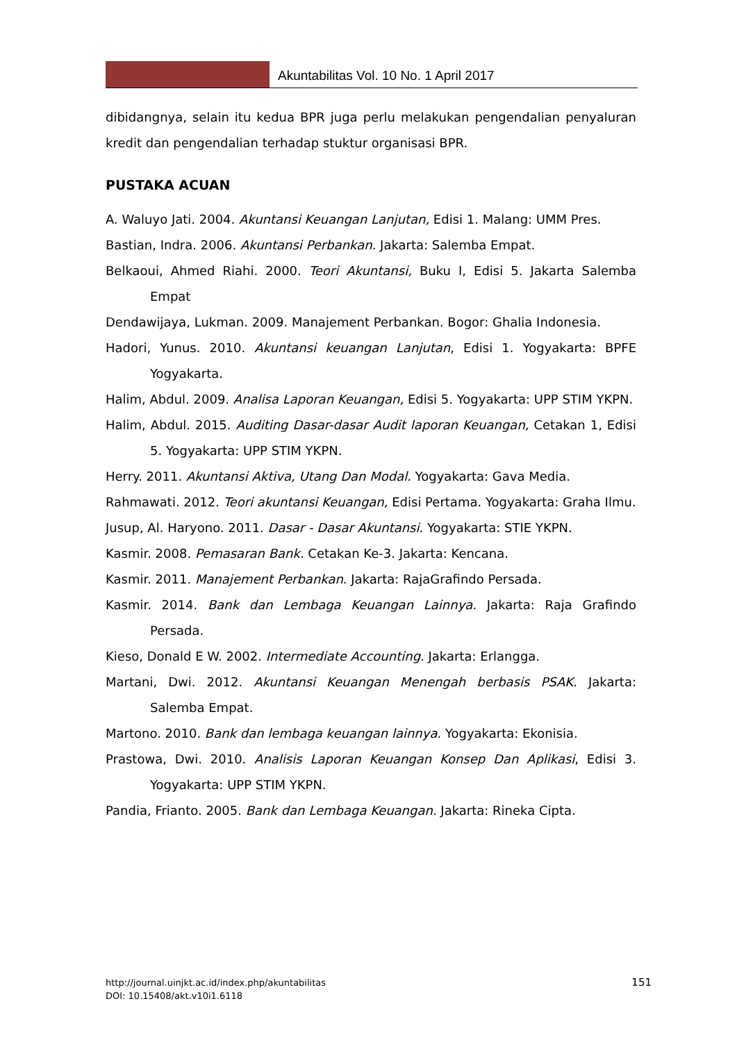Akuntabilitas Vol. 10 No. 1 April 2017
dibidangnya, selain itu kedua BPR juga perlu melakukan pengendalian penyaluran kredit dan pengendalian terhadap stuktur organisasi BPR.
PUSTAKA ACUAN
A. Waluyo Jati. 2004. Akuntansi Keuangan Lanjutan, Edisi 1. Malang: UMM Pres.
Bastian, Indra. 2006. Akuntansi Perbankan. Jakarta: Salemba Empat.
Belkaoui, Ahmed Riahi. 2000. Teori Akuntansi, Buku I, Edisi 5. Jakarta Salemba Empat
Dendawijaya, Lukman. 2009. Manajement Perbankan. Bogor: Ghalia Indonesia.
Hadori, Yunus. 2010. Akuntansi keuangan Lanjutan, Edisi 1. Yogyakarta: BPFE Yogyakarta.
Halim, Abdul. 2009. Analisa Laporan Keuangan, Edisi 5. Yogyakarta: UPP STIM YKPN.
Halim, Abdul. 2015. Auditing Dasar-dasar Audit laporan Keuangan, Cetakan 1, Edisi 5. Yogyakarta: UPP STIM YKPN.
Herry. 2011. Akuntansi Aktiva, Utang Dan Modal. Yogyakarta: Gava Media.
Rahmawati. 2012. Teori akuntansi Keuangan, Edisi Pertama. Yogyakarta: Graha Ilmu.
Jusup, Al. Haryono. 2011. Dasar - Dasar Akuntansi. Yogyakarta: STIE YKPN.
Kasmir. 2008. Pemasaran Bank. Cetakan Ke-3. Jakarta: Kencana.
Kasmir. 2011. Manajement Perbankan. Jakarta: RajaGrafindo Persada.
Kasmir. 2014. Bank dan Lembaga Keuangan Lainnya. Jakarta: Raja Grafindo Persada.
Kieso, Donald E W. 2002. Intermediate Accounting. Jakarta: Erlangga.
Martani, Dwi. 2012. Akuntansi Keuangan Menengah berbasis PSAK. Jakarta: Salemba Empat.
Martono. 2010. Bank dan lembaga keuangan lainnya. Yogyakarta: Ekonisia.
Prastowa, Dwi. 2010. Analisis Laporan Keuangan Konsep Dan Aplikasi, Edisi 3. Yogyakarta: UPP STIM YKPN.
Pandia, Frianto. 2005. Bank dan Lembaga Keuangan. Jakarta: Rineka Cipta.
151
http://journal.uinjkt.ac.id/index.php/akuntabilitas
DOI: 10.15408/akt.v10i1.6118